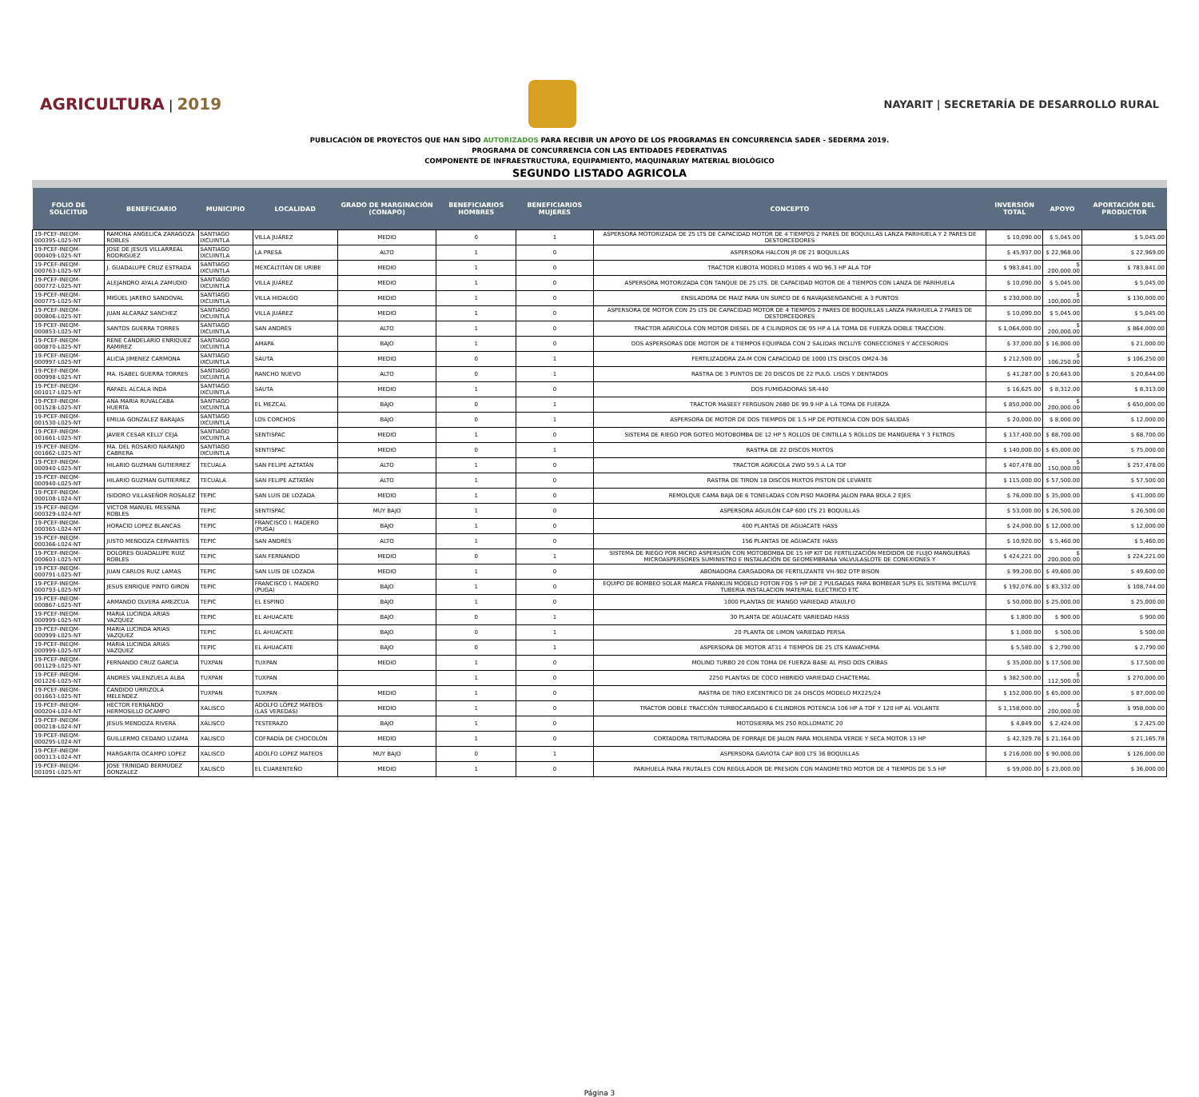AGRICULTURA | 2019
NAYARIT | SECRETARÍA DE DESARROLLO RURAL
PUBLICACIÓN DE PROYECTOS QUE HAN SIDO AUTORIZADOS PARA RECIBIR UN APOYO DE LOS PROGRAMAS EN CONCURRENCIA SADER - SEDERMA 2019.
PROGRAMA DE CONCURRENCIA CON LAS ENTIDADES FEDERATIVAS
COMPONENTE DE INFRAESTRUCTURA, EQUIPAMIENTO, MAQUINARIAY MATERIAL BIOLÓGICO
SEGUNDO LISTADO AGRICOLA
| FOLIO DE SOLICITUD | BENEFICIARIO | MUNICIPIO | LOCALIDAD | GRADO DE MARGINACIÓN (CONAPO) | BENEFICIARIOS HOMBRES | BENEFICIARIOS MUJERES | CONCEPTO | INVERSIÓN TOTAL | APOYO | APORTACIÓN DEL PRODUCTOR |
| --- | --- | --- | --- | --- | --- | --- | --- | --- | --- | --- |
| 19-PCEF-INEQM-000395-L025-NT | RAMONA ANGELICA ZARAGOZA ROBLES | SANTIAGO IXCUINTLA | VILLA JUÁREZ | MEDIO | 0 | 1 | ASPERSORA MOTORIZADA DE 25 LTS DE CAPACIDAD MOTOR DE 4 TIEMPOS 2 PARES DE BOQUILLAS LANZA PARIHUELA Y 2 PARES DE DESTORCEDORES | $ 10,090.00 | $ 5,045.00 | $ 5,045.00 |
| 19-PCEF-INEQM-000409-L025-NT | JOSE DE JESUS VILLARREAL RODRIGUEZ | SANTIAGO IXCUINTLA | LA PRESA | ALTO | 1 | 0 | ASPERSORA HALCON JR DE 21 BOQUILLAS | $ 45,937.00 | $ 22,968.00 | $ 22,969.00 |
| 19-PCEF-INEQM-000763-L025-NT | J. GUADALUPE CRUZ ESTRADA | SANTIAGO IXCUINTLA | MEXCALTITÁN DE URIBE | MEDIO | 1 | 0 | TRACTOR KUBOTA MODELO M108S 4 WD 96.3 HP ALA TDF | $ 983,841.00 | $ 200,000.00 | $ 783,841.00 |
| 19-PCEF-INEQM-000772-L025-NT | ALEJANDRO AYALA ZAMUDIO | SANTIAGO IXCUINTLA | VILLA JUÁREZ | MEDIO | 1 | 0 | ASPERSORA MOTORIZADA CON TANQUE DE 25 LTS. DE CAPACIDAD MOTOR DE 4 TIEMPOS CON LANZA DE PARIHUELA | $ 10,090.00 | $ 5,045.00 | $ 5,045.00 |
| 19-PCEF-INEQM-000775-L025-NT | MIGUEL JARERO SANDOVAL | SANTIAGO IXCUINTLA | VILLA HIDALGO | MEDIO | 1 | 0 | ENSILADORA DE MAIZ PARA UN SURCO DE 6 NAVAJASENGANCHE A 3 PUNTOS | $ 230,000.00 | $ 100,000.00 | $ 130,000.00 |
| 19-PCEF-INEQM-000806-L025-NT | JUAN ALCARAZ SANCHEZ | SANTIAGO IXCUINTLA | VILLA JUÁREZ | MEDIO | 1 | 0 | ASPERSORA DE MOTOR CON 25 LTS DE CAPACIDAD MOTOR DE 4 TIEMPOS 2 PARES DE BOQUILLAS LANZA PARIHUELA 2 PARES DE DESTORCEDORES | $ 10,090.00 | $ 5,045.00 | $ 5,045.00 |
| 19-PCEF-INEQM-000853-L025-NT | SANTOS GUERRA TORRES | SANTIAGO IXCUINTLA | SAN ANDRÉS | ALTO | 1 | 0 | TRACTOR AGRICOLA CON MOTOR DIESEL DE 4 CILINDROS DE 95 HP A LA TOMA DE FUERZA DOBLE TRACCION. | $ 1,064,000.00 | $ 200,000.00 | $ 864,000.00 |
| 19-PCEF-INEQM-000870-L025-NT | RENE CANDELARIO ENRIQUEZ RAMIREZ | SANTIAGO IXCUINTLA | AMAPA | BAJO | 1 | 0 | DOS ASPERSORAS DDE MOTOR DE 4 TIEMPOS EQUIPADA CON 2 SALIDAS INCLUYE CONECCIONES Y ACCESORIOS | $ 37,000.00 | $ 16,000.00 | $ 21,000.00 |
| 19-PCEF-INEQM-000997-L025-NT | ALICIA JIMENEZ CARMONA | SANTIAGO IXCUINTLA | SAUTA | MEDIO | 0 | 1 | FERTILIZADORA ZA-M CON CAPACIDAD DE 1000 LTS DISCOS OM24-36 | $ 212,500.00 | $ 106,250.00 | $ 106,250.00 |
| 19-PCEF-INEQM-000998-L025-NT | MA. ISABEL GUERRA TORRES | SANTIAGO IXCUINTLA | RANCHO NUEVO | ALTO | 0 | 1 | RASTRA DE 3 PUNTOS DE 20 DISCOS DE 22 PULG. LISOS Y DENTADOS | $ 41,287.00 | $ 20,643.00 | $ 20,644.00 |
| 19-PCEF-INEQM-001017-L025-NT | RAFAEL ALCALA INDA | SANTIAGO IXCUINTLA | SAUTA | MEDIO | 1 | 0 | DOS FUMIGADORAS SR-440 | $ 16,625.00 | $ 8,312.00 | $ 8,313.00 |
| 19-PCEF-INEQM-001528-L025-NT | ANA MARIA RUVALCABA HUERTA | SANTIAGO IXCUINTLA | EL MEZCAL | BAJO | 0 | 1 | TRACTOR MASEEY FERGUSON 2680 DE 99.9 HP A LA TOMA DE FUERZA | $ 850,000.00 | $ 200,000.00 | $ 650,000.00 |
| 19-PCEF-INEQM-001530-L025-NT | EMILIA GONZALEZ BARAJAS | SANTIAGO IXCUINTLA | LOS CORCHOS | BAJO | 0 | 1 | ASPERSORA DE MOTOR DE DOS TIEMPOS DE 1.5 HP DE POTENCIA CON DOS SALIDAS | $ 20,000.00 | $ 8,000.00 | $ 12,000.00 |
| 19-PCEF-INEQM-001661-L025-NT | JAVIER CESAR KELLY CEJA | SANTIAGO IXCUINTLA | SENTISPAC | MEDIO | 1 | 0 | SISTEMA DE RIEGO POR GOTEO MOTOBOMBA DE 12 HP 5 ROLLOS DE CINTILLA 5 ROLLOS DE MANGUERA Y 3 FILTROS | $ 137,400.00 | $ 68,700.00 | $ 68,700.00 |
| 19-PCEF-INEQM-001662-L025-NT | MA. DEL ROSARIO NARANJO CABRERA | SANTIAGO IXCUINTLA | SENTISPAC | MEDIO | 0 | 1 | RASTRA DE 22 DISCOS MIXTOS | $ 140,000.00 | $ 65,000.00 | $ 75,000.00 |
| 19-PCEF-INEQM-000940-L025-NT | HILARIO GUZMAN GUTIERREZ | TECUALA | SAN FELIPE AZTATÁN | ALTO | 1 | 0 | TRACTOR AGRICOLA 2WD 59.5 A LA TDF | $ 407,478.00 | $ 150,000.00 | $ 257,478.00 |
| 19-PCEF-INEQM-000940-L025-NT | HILARIO GUZMAN GUTIERREZ | TECUALA | SAN FELIPE AZTATÁN | ALTO | 1 | 0 | RASTRA DE TIRON 18 DISCOS MIXTOS PISTON DE LEVANTE | $ 115,000.00 | $ 57,500.00 | $ 57,500.00 |
| 19-PCEF-INEQM-000108-L024-NT | ISIDORO VILLASEÑOR ROSALEZ | TEPIC | SAN LUIS DE LOZADA | MEDIO | 1 | 0 | REMOLQUE CAMA BAJA DE 6 TONELADAS CON PISO MADERA JALON PARA BOLA 2 EJES | $ 76,000.00 | $ 35,000.00 | $ 41,000.00 |
| 19-PCEF-INEQM-000329-L024-NT | VICTOR MANUEL MESSINA ROBLES | TEPIC | SENTISPAC | MUY BAJO | 1 | 0 | ASPERSORA AGUILÓN CAP 600 LTS 21 BOQUILLAS | $ 53,000.00 | $ 26,500.00 | $ 26,500.00 |
| 19-PCEF-INEQM-000365-L024-NT | HORACIO LOPEZ BLANCAS | TEPIC | FRANCISCO I. MADERO (PUGA) | BAJO | 1 | 0 | 400 PLANTAS DE AGUACATE HASS | $ 24,000.00 | $ 12,000.00 | $ 12,000.00 |
| 19-PCEF-INEQM-000366-L024-NT | JUSTO MENDOZA CERVANTES | TEPIC | SAN ANDRÉS | ALTO | 1 | 0 | 156 PLANTAS DE AGUACATE HASS | $ 10,920.00 | $ 5,460.00 | $ 5,460.00 |
| 19-PCEF-INEQM-000603-L025-NT | DOLORES GUADALUPE RUIZ ROBLES | TEPIC | SAN FERNANDO | MEDIO | 0 | 1 | SISTEMA DE RIEGO POR MICRO ASPERSIÓN CON MOTOBOMBA DE 15 HP KIT DE FERTILIZACIÓN MEDIDOR DE FLUJO MANGUERAS MICROASPERSORES SUMINISTRO E INSTALACIÓN DE GEOMEMBRANA VALVULASLOTE DE CONEXIONES Y | $ 424,221.00 | $ 200,000.00 | $ 224,221.00 |
| 19-PCEF-INEQM-000791-L025-NT | JUAN CARLOS RUIZ LAMAS | TEPIC | SAN LUIS DE LOZADA | MEDIO | 1 | 0 | ABONADORA CARGADORA DE FERTILIZANTE VH-902 DTP BISON | $ 99,200.00 | $ 49,600.00 | $ 49,600.00 |
| 19-PCEF-INEQM-000793-L025-NT | JESUS ENRIQUE PINTO GIRON | TEPIC | FRANCISCO I. MADERO (PUGA) | BAJO | 1 | 0 | EQUIPO DE BOMBEO SOLAR MARCA FRANKLIN MODELO FOTON FDS 5 HP DE 2 PULGADAS PARA BOMBEAR 5LPS EL SISTEMA IMCLUYE TUBERIA INSTALACION MATERIAL ELECTRICO ETC | $ 192,076.00 | $ 83,332.00 | $ 108,744.00 |
| 19-PCEF-INEQM-000867-L025-NT | ARMANDO OLVERA AMEZCUA | TEPIC | EL ESPINO | BAJO | 1 | 0 | 1000 PLANTAS DE MANGO VARIEDAD ATAULFO | $ 50,000.00 | $ 25,000.00 | $ 25,000.00 |
| 19-PCEF-INEQM-000999-L025-NT | MARIA LUCINDA ARIAS VAZQUEZ | TEPIC | EL AHUACATE | BAJO | 0 | 1 | 30 PLANTA DE AGUACATE VARIEDAD HASS | $ 1,800.00 | $ 900.00 | $ 900.00 |
| 19-PCEF-INEQM-000999-L025-NT | MARIA LUCINDA ARIAS VAZQUEZ | TEPIC | EL AHUACATE | BAJO | 0 | 1 | 20 PLANTA DE LIMON VARIEDAD PERSA | $ 1,000.00 | $ 500.00 | $ 500.00 |
| 19-PCEF-INEQM-000999-L025-NT | MARIA LUCINDA ARIAS VAZQUEZ | TEPIC | EL AHUACATE | BAJO | 0 | 1 | ASPERSORA DE MOTOR AT31 4 TIEMPOS DE 25 LTS KAWACHIMA | $ 5,580.00 | $ 2,790.00 | $ 2,790.00 |
| 19-PCEF-INEQM-001129-L025-NT | FERNANDO CRUZ GARCIA | TUXPAN | TUXPAN | MEDIO | 1 | 0 | MOLINO TURBO 20 CON TOMA DE FUERZA BASE AL PISO DOS CRIBAS | $ 35,000.00 | $ 17,500.00 | $ 17,500.00 |
| 19-PCEF-INEQM-001226-L025-NT | ANDRES VALENZUELA ALBA | TUXPAN | TUXPAN | | 1 | 0 | 2250 PLANTAS DE COCO HIBRIDO VARIEDAD CHACTEMAL | $ 382,500.00 | $ 112,500.00 | $ 270,000.00 |
| 19-PCEF-INEQM-001663-L025-NT | CANDIDO URRIZOLA MELENDEZ | TUXPAN | TUXPAN | MEDIO | 1 | 0 | RASTRA DE TIRO EXCENTRICO DE 24 DISCOS MODELO MX225/24 | $ 152,000.00 | $ 65,000.00 | $ 87,000.00 |
| 19-PCEF-INEQM-000204-L024-NT | HECTOR FERNANDO HERMOSILLO OCAMPO | XALISCO | ADOLFO LÓPEZ MATEOS (LAS VEREDAS) | MEDIO | 1 | 0 | TRACTOR DOBLE TRACCIÓN TURBOCARGADO 6 CILINDROS POTENCIA 106 HP A TDF Y 120 HP AL VOLANTE | $ 1,158,000.00 | $ 200,000.00 | $ 958,000.00 |
| 19-PCEF-INEQM-000218-L024-NT | JESUS MENDOZA RIVERA | XALISCO | TESTERAZO | BAJO | 1 | 0 | MOTOSIERRA MS 250 ROLLOMATIC 20 | $ 4,849.00 | $ 2,424.00 | $ 2,425.00 |
| 19-PCEF-INEQM-000295-L024-NT | GUILLERMO CEDANO LIZAMA | XALISCO | COFRADÍA DE CHOCOLÓN | MEDIO | 1 | 0 | CORTADORA TRITURADORA DE FORRAJE DE JALON PARA MOLIENDA VERDE Y SECA MOTOR 13 HP | $ 42,329.78 | $ 21,164.00 | $ 21,165.78 |
| 19-PCEF-INEQM-000313-L024-NT | MARGARITA OCAMPO LOPEZ | XALISCO | ADOLFO LOPEZ MATEOS | MUY BAJO | 0 | 1 | ASPERSORA GAVIOTA CAP 800 LTS 36 BOQUILLAS | $ 216,000.00 | $ 90,000.00 | $ 126,000.00 |
| 19-PCEF-INEQM-001091-L025-NT | JOSE TRINIDAD BERMUDEZ GONZALEZ | XALISCO | EL CUARENTEÑO | MEDIO | 1 | 0 | PARIHUELA PARA FRUTALES CON REGULADOR DE PRESION CON MANOMETRO MOTOR DE 4 TIEMPOS DE 5.5 HP | $ 59,000.00 | $ 23,000.00 | $ 36,000.00 |
Página 3